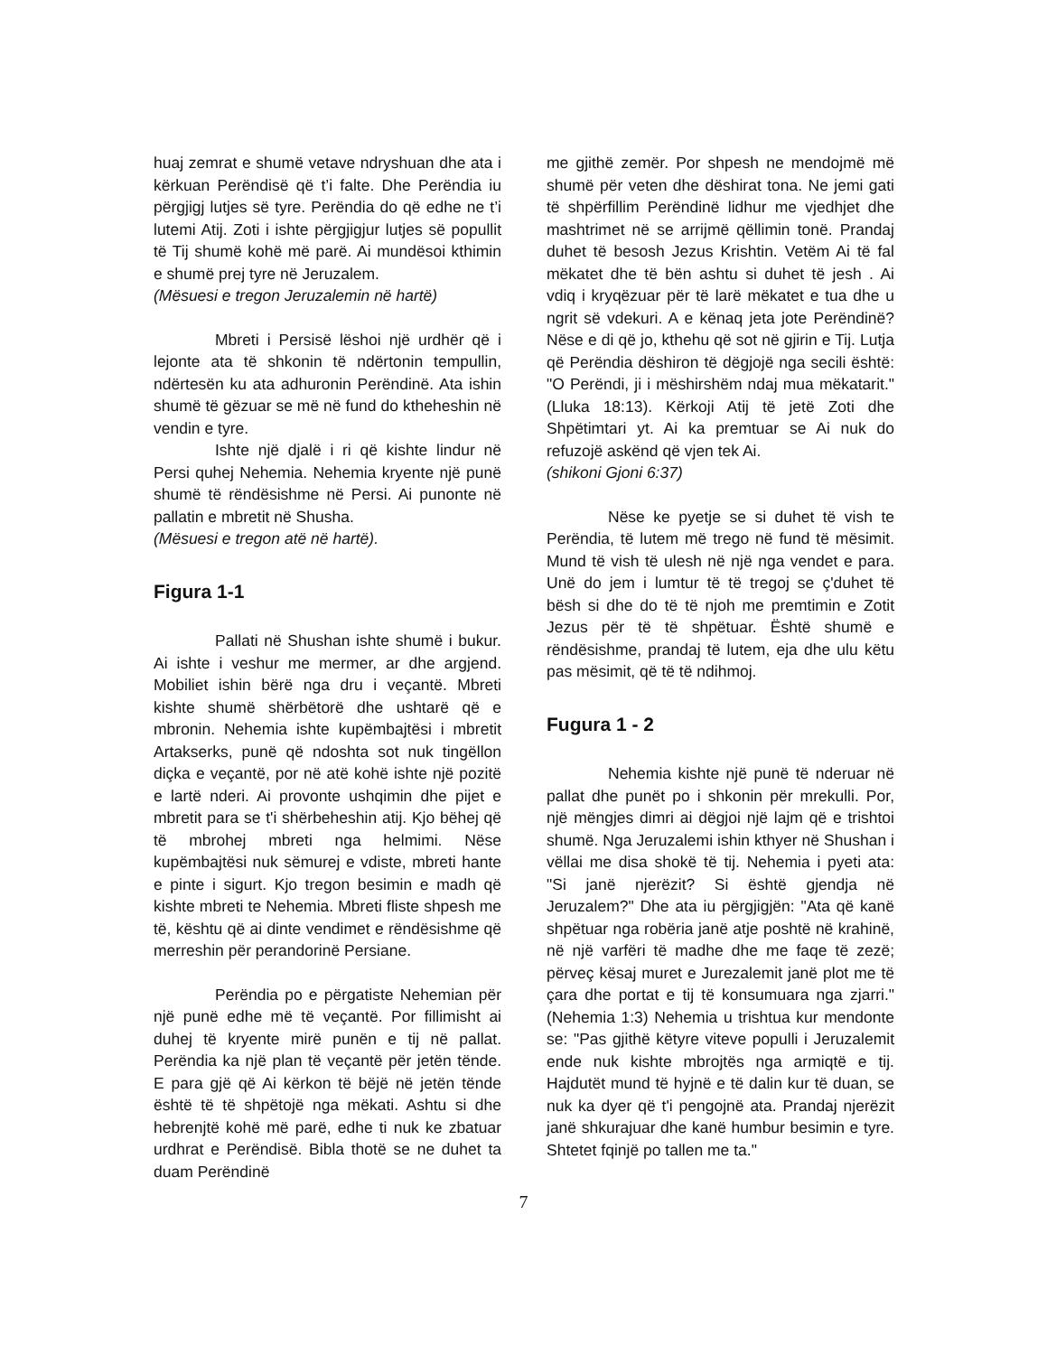huaj zemrat e shumë vetave ndryshuan dhe ata i kërkuan Perëndisë që t’i falte. Dhe Perëndia iu përgjigj lutjes së tyre. Perëndia do që edhe ne t’i lutemi Atij. Zoti i ishte përgjigjur lutjes së popullit të Tij shumë kohë më parë. Ai mundësoi kthimin e shumë prej tyre në Jeruzalem.
(Mësuesi e tregon Jeruzalemin në hartë)
Mbreti i Persisë lëshoi një urdhër që i lejonte ata të shkonin të ndërtonin tempullin, ndërtesën ku ata adhuronin Perëndinë. Ata ishin shumë të gëzuar se më në fund do ktheheshin në vendin e tyre.
Ishte një djalë i ri që kishte lindur në Persi quhej Nehemia. Nehemia kryente një punë shumë të rëndësishme në Persi. Ai punonte në pallatin e mbretit në Shusha.
(Mësuesi e tregon atë në hartë).
Figura 1-1
Pallati në Shushan ishte shumë i bukur. Ai ishte i veshur me mermer, ar dhe argjend. Mobiliet ishin bërë nga dru i veçantë. Mbreti kishte shumë shërbëtorë dhe ushtarë që e mbronin. Nehemia ishte kupëmbajtësi i mbretit Artakserks, punë që ndoshta sot nuk tingëllon diçka e veçantë, por në atë kohë ishte një pozitë e lartë nderi. Ai provonte ushqimin dhe pijet e mbretit para se t'i shërbeheshin atij. Kjo bëhej që të mbrohej mbreti nga helmimi. Nëse kupëmbajtësi nuk sëmurej e vdiste, mbreti hante e pinte i sigurt. Kjo tregon besimin e madh që kishte mbreti te Nehemia. Mbreti fliste shpesh me të, kështu që ai dinte vendimet e rëndësishme që merreshin për perandorinë Persiane.
Perëndia po e përgatiste Nehemian për një punë edhe më të veçantë. Por fillimisht ai duhej të kryente mirë punën e tij në pallat. Perëndia ka një plan të veçantë për jetën tënde. E para gjë që Ai kërkon të bëjë në jetën tënde është të të shpëtojë nga mëkati. Ashtu si dhe hebrenjtë kohë më parë, edhe ti nuk ke zbatuar urdhrat e Perëndisë. Bibla thotë se ne duhet ta duam Perëndinë
me gjithë zemër. Por shpesh ne mendojmë më shumë për veten dhe dëshirat tona. Ne jemi gati të shpërfillim Perëndinë lidhur me vjedhjet dhe mashtrimet në se arrijmë qëllimin tonë. Prandaj duhet të besosh Jezus Krishtin. Vetëm Ai të fal mëkatet dhe të bën ashtu si duhet të jesh . Ai vdiq i kryqëzuar për të larë mëkatet e tua dhe u ngrit së vdekuri. A e kënaq jeta jote Perëndinë? Nëse e di që jo, kthehu që sot në gjirin e Tij. Lutja që Perëndia dëshiron të dëgjojë nga secili është: "O Perëndi, ji i mëshirshëm ndaj mua mëkatarit." (Lluka 18:13). Kërkoji Atij të jetë Zoti dhe Shpëtimtari yt. Ai ka premtuar se Ai nuk do refuzojë askënd që vjen tek Ai.
(shikoni Gjoni 6:37)
Nëse ke pyetje se si duhet të vish te Perëndia, të lutem më trego në fund të mësimit. Mund të vish të ulesh në një nga vendet e para. Unë do jem i lumtur të të tregoj se ç'duhet të bësh si dhe do të të njoh me premtimin e Zotit Jezus për të të shpëtuar. Është shumë e rëndësishme, prandaj të lutem, eja dhe ulu këtu pas mësimit, që të të ndihmoj.
Fugura 1 - 2
Nehemia kishte një punë të nderuar në pallat dhe punët po i shkonin për mrekulli. Por, një mëngjes dimri ai dëgjoi një lajm që e trishtoi shumë. Nga Jeruzalemi ishin kthyer në Shushan i vëllai me disa shokë të tij. Nehemia i pyeti ata: "Si janë njerëzit? Si është gjendja në Jeruzalem?" Dhe ata iu përgjigjën: "Ata që kanë shpëtuar nga robëria janë atje poshtë në krahinë, në një varfëri të madhe dhe me faqe të zezë; përveç kësaj muret e Jurezalemit janë plot me të çara dhe portat e tij të konsumuara nga zjarri." (Nehemia 1:3) Nehemia u trishtua kur mendonte se: "Pas gjithë këtyre viteve populli i Jeruzalemit ende nuk kishte mbrojtës nga armiqtë e tij. Hajdutët mund të hyjnë e të dalin kur të duan, se nuk ka dyer që t'i pengojnë ata. Prandaj njerëzit janë shkurajuar dhe kanë humbur besimin e tyre. Shtetet fqinjë po tallen me ta."
7